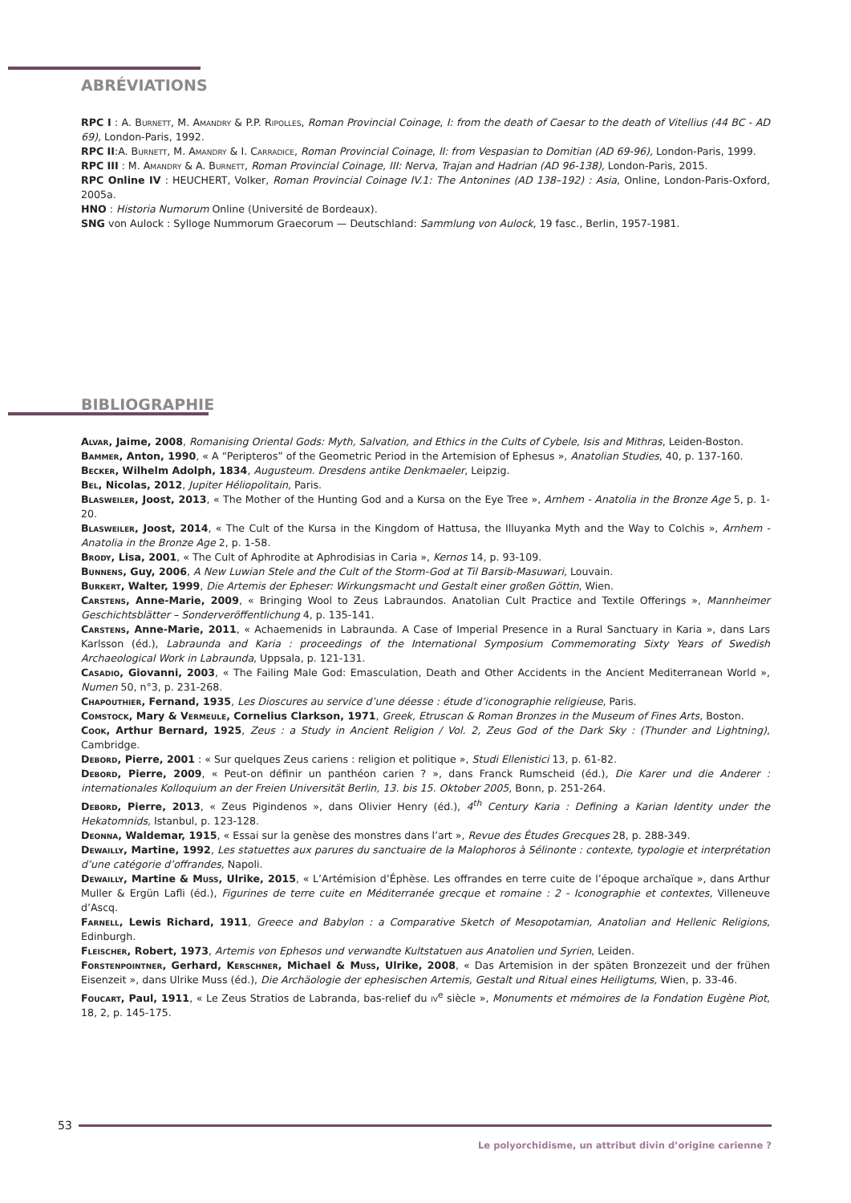ABRÉVIATIONS
RPC I : A. Burnett, M. Amandry & P.P. Ripolles, Roman Provincial Coinage, I: from the death of Caesar to the death of Vitellius (44 BC - AD 69), London-Paris, 1992.
RPC II:A. Burnett, M. Amandry & I. Carradice, Roman Provincial Coinage, II: from Vespasian to Domitian (AD 69-96), London-Paris, 1999.
RPC III : M. Amandry & A. Burnett, Roman Provincial Coinage, III: Nerva, Trajan and Hadrian (AD 96-138), London-Paris, 2015.
RPC Online IV : HEUCHERT, Volker, Roman Provincial Coinage IV.1: The Antonines (AD 138–192) : Asia, Online, London-Paris-Oxford, 2005a.
HNO : Historia Numorum Online (Université de Bordeaux).
SNG von Aulock : Sylloge Nummorum Graecorum — Deutschland: Sammlung von Aulock, 19 fasc., Berlin, 1957-1981.
BIBLIOGRAPHIE
Alvar, Jaime, 2008, Romanising Oriental Gods: Myth, Salvation, and Ethics in the Cults of Cybele, Isis and Mithras, Leiden-Boston.
Bammer, Anton, 1990, « A “Peripteros” of the Geometric Period in the Artemision of Ephesus », Anatolian Studies, 40, p. 137-160.
Becker, Wilhelm Adolph, 1834, Augusteum. Dresdens antike Denkmaeler, Leipzig.
Bel, Nicolas, 2012, Jupiter Héliopolitain, Paris.
Blasweiler, Joost, 2013, « The Mother of the Hunting God and a Kursa on the Eye Tree », Arnhem - Anatolia in the Bronze Age 5, p. 1-20.
Blasweiler, Joost, 2014, « The Cult of the Kursa in the Kingdom of Hattusa, the Illuyanka Myth and the Way to Colchis », Arnhem - Anatolia in the Bronze Age 2, p. 1-58.
Brody, Lisa, 2001, « The Cult of Aphrodite at Aphrodisias in Caria », Kernos 14, p. 93-109.
Bunnens, Guy, 2006, A New Luwian Stele and the Cult of the Storm-God at Til Barsib-Masuwari, Louvain.
Burkert, Walter, 1999, Die Artemis der Epheser: Wirkungsmacht und Gestalt einer großen Göttin, Wien.
Carstens, Anne-Marie, 2009, « Bringing Wool to Zeus Labraundos. Anatolian Cult Practice and Textile Offerings », Mannheimer Geschichtsblätter – Sonderveröffentlichung 4, p. 135-141.
Carstens, Anne-Marie, 2011, « Achaemenids in Labraunda. A Case of Imperial Presence in a Rural Sanctuary in Karia », dans Lars Karlsson (éd.), Labraunda and Karia : proceedings of the International Symposium Commemorating Sixty Years of Swedish Archaeological Work in Labraunda, Uppsala, p. 121-131.
Casadio, Giovanni, 2003, « The Failing Male God: Emasculation, Death and Other Accidents in the Ancient Mediterranean World », Numen 50, n°3, p. 231-268.
Chapouthier, Fernand, 1935, Les Dioscures au service d’une déesse : étude d’iconographie religieuse, Paris.
Comstock, Mary & Vermeule, Cornelius Clarkson, 1971, Greek, Etruscan & Roman Bronzes in the Museum of Fines Arts, Boston.
Cook, Arthur Bernard, 1925, Zeus : a Study in Ancient Religion / Vol. 2, Zeus God of the Dark Sky : (Thunder and Lightning), Cambridge.
Debord, Pierre, 2001 : « Sur quelques Zeus cariens : religion et politique », Studi Ellenistici 13, p. 61-82.
Debord, Pierre, 2009, « Peut-on définir un panthéon carien ? », dans Franck Rumscheid (éd.), Die Karer und die Anderer : internationales Kolloquium an der Freien Universität Berlin, 13. bis 15. Oktober 2005, Bonn, p. 251-264.
Debord, Pierre, 2013, « Zeus Pigindenos », dans Olivier Henry (éd.), 4<sup>th</sup> Century Karia : Defining a Karian Identity under the Hekatomnids, Istanbul, p. 123-128.
Deonna, Waldemar, 1915, « Essai sur la genèse des monstres dans l’art », Revue des Études Grecques 28, p. 288-349.
Dewailly, Martine, 1992, Les statuettes aux parures du sanctuaire de la Malophoros à Sélinonte : contexte, typologie et interprétation d’une catégorie d’offrandes, Napoli.
Dewailly, Martine & Muss, Ulrike, 2015, « L’Artémision d’Éphèse. Les offrandes en terre cuite de l’époque archaïque », dans Arthur Muller & Ergün Lafli (éd.), Figurines de terre cuite en Méditerranée grecque et romaine : 2 - Iconographie et contextes, Villeneuve d’Ascq.
Farnell, Lewis Richard, 1911, Greece and Babylon : a Comparative Sketch of Mesopotamian, Anatolian and Hellenic Religions, Edinburgh.
Fleischer, Robert, 1973, Artemis von Ephesos und verwandte Kultstatuen aus Anatolien und Syrien, Leiden.
Forstenpointner, Gerhard, Kerschner, Michael & Muss, Ulrike, 2008, « Das Artemision in der späten Bronzezeit und der frühen Eisenzeit », dans Ulrike Muss (éd.), Die Archäologie der ephesischen Artemis, Gestalt und Ritual eines Heiligtums, Wien, p. 33-46.
Foucart, Paul, 1911, « Le Zeus Stratios de Labranda, bas-relief du iv<sup>e</sup> siècle », Monuments et mémoires de la Fondation Eugène Piot, 18, 2, p. 145-175.
53
Le polyorchidisme, un attribut divin d’origine carienne ?